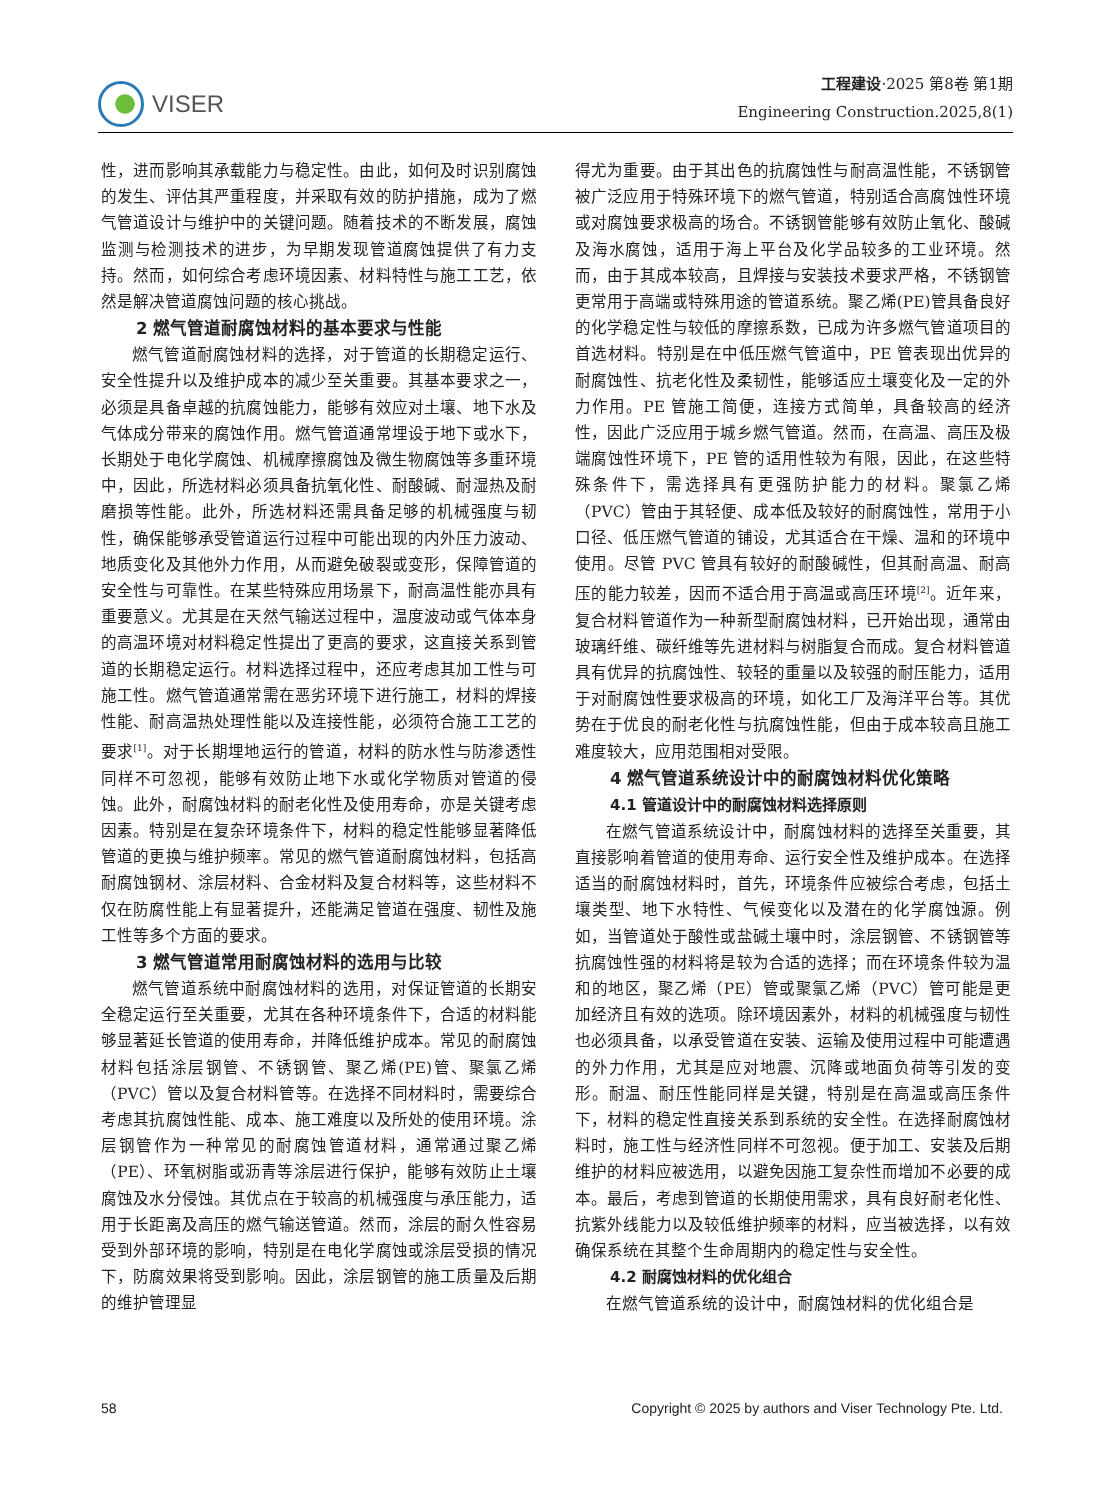VISER
工程建设·2025 第8卷 第1期
Engineering Construction.2025,8(1)
性，进而影响其承载能力与稳定性。由此，如何及时识别腐蚀的发生、评估其严重程度，并采取有效的防护措施，成为了燃气管道设计与维护中的关键问题。随着技术的不断发展，腐蚀监测与检测技术的进步，为早期发现管道腐蚀提供了有力支持。然而，如何综合考虑环境因素、材料特性与施工工艺，依然是解决管道腐蚀问题的核心挑战。
2 燃气管道耐腐蚀材料的基本要求与性能
燃气管道耐腐蚀材料的选择，对于管道的长期稳定运行、安全性提升以及维护成本的减少至关重要。其基本要求之一，必须是具备卓越的抗腐蚀能力，能够有效应对土壤、地下水及气体成分带来的腐蚀作用。燃气管道通常埋设于地下或水下，长期处于电化学腐蚀、机械摩擦腐蚀及微生物腐蚀等多重环境中，因此，所选材料必须具备抗氧化性、耐酸碱、耐湿热及耐磨损等性能。此外，所选材料还需具备足够的机械强度与韧性，确保能够承受管道运行过程中可能出现的内外压力波动、地质变化及其他外力作用，从而避免破裂或变形，保障管道的安全性与可靠性。在某些特殊应用场景下，耐高温性能亦具有重要意义。尤其是在天然气输送过程中，温度波动或气体本身的高温环境对材料稳定性提出了更高的要求，这直接关系到管道的长期稳定运行。材料选择过程中，还应考虑其加工性与可施工性。燃气管道通常需在恶劣环境下进行施工，材料的焊接性能、耐高温热处理性能以及连接性能，必须符合施工工艺的要求<sup>[1]</sup>。对于长期埋地运行的管道，材料的防水性与防渗透性同样不可忽视，能够有效防止地下水或化学物质对管道的侵蚀。此外，耐腐蚀材料的耐老化性及使用寿命，亦是关键考虑因素。特别是在复杂环境条件下，材料的稳定性能够显著降低管道的更换与维护频率。常见的燃气管道耐腐蚀材料，包括高耐腐蚀钢材、涂层材料、合金材料及复合材料等，这些材料不仅在防腐性能上有显著提升，还能满足管道在强度、韧性及施工性等多个方面的要求。
3 燃气管道常用耐腐蚀材料的选用与比较
燃气管道系统中耐腐蚀材料的选用，对保证管道的长期安全稳定运行至关重要，尤其在各种环境条件下，合适的材料能够显著延长管道的使用寿命，并降低维护成本。常见的耐腐蚀材料包括涂层钢管、不锈钢管、聚乙烯(PE)管、聚氯乙烯（PVC）管以及复合材料管等。在选择不同材料时，需要综合考虑其抗腐蚀性能、成本、施工难度以及所处的使用环境。涂层钢管作为一种常见的耐腐蚀管道材料，通常通过聚乙烯（PE）、环氧树脂或沥青等涂层进行保护，能够有效防止土壤腐蚀及水分侵蚀。其优点在于较高的机械强度与承压能力，适用于长距离及高压的燃气输送管道。然而，涂层的耐久性容易受到外部环境的影响，特别是在电化学腐蚀或涂层受损的情况下，防腐效果将受到影响。因此，涂层钢管的施工质量及后期的维护管理显
得尤为重要。由于其出色的抗腐蚀性与耐高温性能，不锈钢管被广泛应用于特殊环境下的燃气管道，特别适合高腐蚀性环境或对腐蚀要求极高的场合。不锈钢管能够有效防止氧化、酸碱及海水腐蚀，适用于海上平台及化学品较多的工业环境。然而，由于其成本较高，且焊接与安装技术要求严格，不锈钢管更常用于高端或特殊用途的管道系统。聚乙烯(PE)管具备良好的化学稳定性与较低的摩擦系数，已成为许多燃气管道项目的首选材料。特别是在中低压燃气管道中，PE 管表现出优异的耐腐蚀性、抗老化性及柔韧性，能够适应土壤变化及一定的外力作用。PE 管施工简便，连接方式简单，具备较高的经济性，因此广泛应用于城乡燃气管道。然而，在高温、高压及极端腐蚀性环境下，PE 管的适用性较为有限，因此，在这些特殊条件下，需选择具有更强防护能力的材料。聚氯乙烯（PVC）管由于其轻便、成本低及较好的耐腐蚀性，常用于小口径、低压燃气管道的铺设，尤其适合在干燥、温和的环境中使用。尽管 PVC 管具有较好的耐酸碱性，但其耐高温、耐高压的能力较差，因而不适合用于高温或高压环境<sup>[2]</sup>。近年来，复合材料管道作为一种新型耐腐蚀材料，已开始出现，通常由玻璃纤维、碳纤维等先进材料与树脂复合而成。复合材料管道具有优异的抗腐蚀性、较轻的重量以及较强的耐压能力，适用于对耐腐蚀性要求极高的环境，如化工厂及海洋平台等。其优势在于优良的耐老化性与抗腐蚀性能，但由于成本较高且施工难度较大，应用范围相对受限。
4 燃气管道系统设计中的耐腐蚀材料优化策略
4.1 管道设计中的耐腐蚀材料选择原则
在燃气管道系统设计中，耐腐蚀材料的选择至关重要，其直接影响着管道的使用寿命、运行安全性及维护成本。在选择适当的耐腐蚀材料时，首先，环境条件应被综合考虑，包括土壤类型、地下水特性、气候变化以及潜在的化学腐蚀源。例如，当管道处于酸性或盐碱土壤中时，涂层钢管、不锈钢管等抗腐蚀性强的材料将是较为合适的选择；而在环境条件较为温和的地区，聚乙烯（PE）管或聚氯乙烯（PVC）管可能是更加经济且有效的选项。除环境因素外，材料的机械强度与韧性也必须具备，以承受管道在安装、运输及使用过程中可能遭遇的外力作用，尤其是应对地震、沉降或地面负荷等引发的变形。耐温、耐压性能同样是关键，特别是在高温或高压条件下，材料的稳定性直接关系到系统的安全性。在选择耐腐蚀材料时，施工性与经济性同样不可忽视。便于加工、安装及后期维护的材料应被选用，以避免因施工复杂性而增加不必要的成本。最后，考虑到管道的长期使用需求，具有良好耐老化性、抗紫外线能力以及较低维护频率的材料，应当被选择，以有效确保系统在其整个生命周期内的稳定性与安全性。
4.2 耐腐蚀材料的优化组合
在燃气管道系统的设计中，耐腐蚀材料的优化组合是
58 Copyright © 2025 by authors and Viser Technology Pte. Ltd.